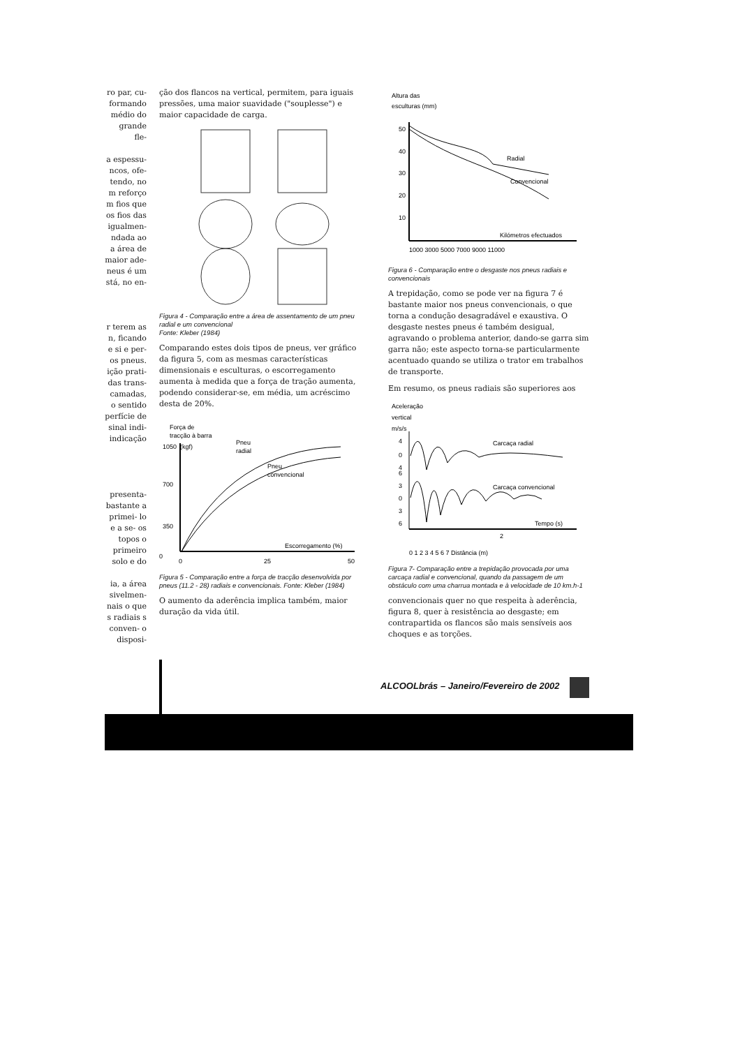ro par, cu- formando médio do grande fle-
a espessu- ncos, ofe- tendo, no m reforço m fios que os fios das igualmen- ndada ao a área de maior ade- neus é um stá, no en-
r terem as n, ficando e si e per- os pneus. ição prati- das trans- camadas, o sentido perfície de sinal indi- indicação
presenta- bastante a primei- lo e a se- os topos o primeiro solo e do
ia, a área sivelmen- nais o que s radiais s conven- o disposi-
ção dos flancos na vertical, permitem, para iguais pressões, uma maior suavidade ("souplesse") e maior capacidade de carga.
Figura 4 - Comparação entre a área de assentamento de um pneu radial e um convencional
Fonte: Kleber (1984)
Comparando estes dois tipos de pneus, ver gráfico da figura 5, com as mesmas características dimensionais e esculturas, o escorregamento aumenta à medida que a força de tração aumenta, podendo considerar-se, em média, um acréscimo desta de 20%.
Força de
tracção à barra
1050
(kgf)
Pneu
radial
Pneu
convencional
700
350
0
Escorregamento (%)
0
25
50
Figura 5 - Comparação entre a força de tracção desenvolvida por pneus (11.2 - 28) radiais e convencionais. Fonte: Kleber (1984)
O aumento da aderência implica também, maior duração da vida útil.
Altura das
esculturas (mm)
50
40
30
20
10
Radial
Convencional
Kilómetros efectuados
1000 3000 5000 7000 9000 11000
Figura 6 - Comparação entre o desgaste nos pneus radiais e convencionais
A trepidação, como se pode ver na figura 7 é bastante maior nos pneus convencionais, o que torna a condução desagradável e exaustiva. O desgaste nestes pneus é também desigual, agravando o problema anterior, dando-se garra sim garra não; este aspecto torna-se particularmente acentuado quando se utiliza o trator em trabalhos de transporte.
Em resumo, os pneus radiais são superiores aos
Aceleração
vertical
m/s/s
4
0
4
6
3
0
3
6
Carcaça radial
Carcaça convencional
Tempo (s)
2
0 1 2 3 4 5 6 7 Distância (m)
Figura 7- Comparação entre a trepidação provocada por uma carcaça radial e convencional, quando da passagem de um obstáculo com uma charrua montada e à velocidade de 10 km.h-1
convencionais quer no que respeita à aderência, figura 8, quer à resistência ao desgaste; em contrapartida os flancos são mais sensíveis aos choques e as torções.
ALCOOLbrás – Janeiro/Fevereiro de 2002